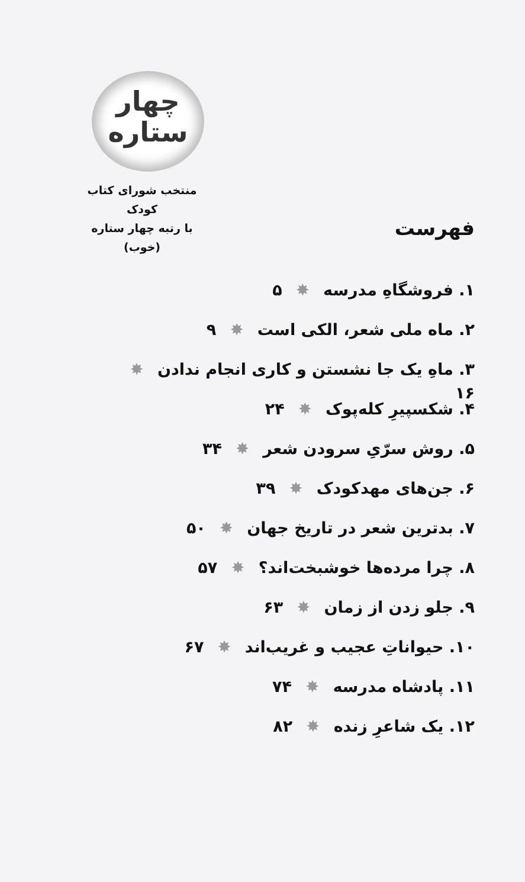چهار
ستاره
منتخب شورای کتاب کودک
با رتبه چهار ستاره (خوب)
فهرست
۱. فروشگاهِ مدرسه ✸ ۵
۲. ماه ملی شعر، الکی است ✸ ۹
۳. ماهِ یک جا نشستن و کاری انجام ندادن ✸ ۱۶
۴. شکسپیرِ کله‌پوک ✸ ۲۴
۵. روش سرّیِ سرودن شعر ✸ ۳۴
۶. جن‌های مهدکودک ✸ ۳۹
۷. بدترین شعر در تاریخ جهان ✸ ۵۰
۸. چرا مرده‌ها خوشبخت‌اند؟ ✸ ۵۷
۹. جلو زدن از زمان ✸ ۶۳
۱۰. حیواناتِ عجیب و غریب‌اند ✸ ۶۷
۱۱. پادشاه مدرسه ✸ ۷۴
۱۲. یک شاعرِ زنده ✸ ۸۲